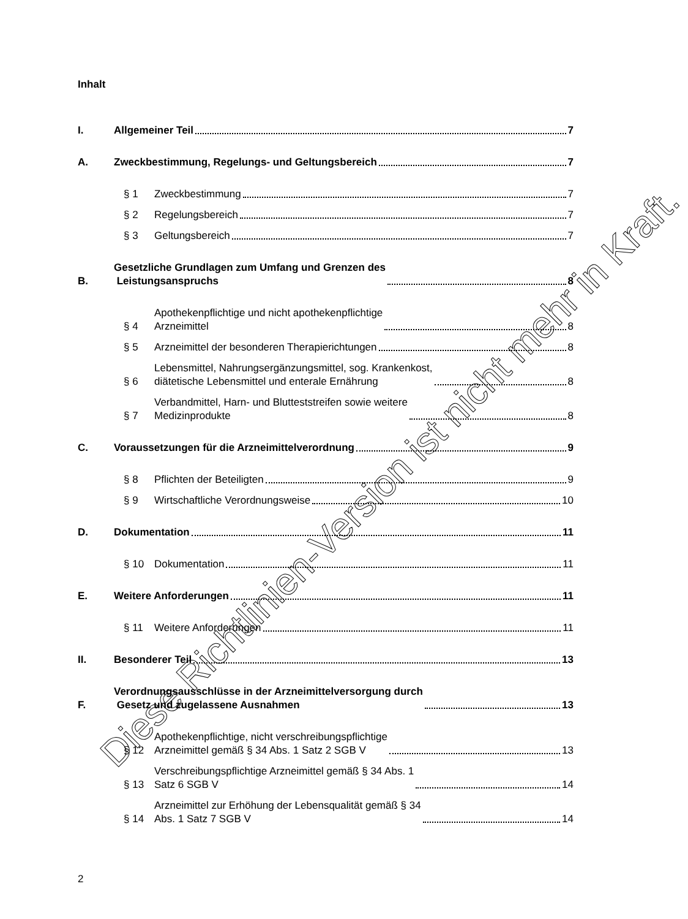Inhalt
I.
Allgemeiner Teil 7
A.
Zweckbestimmung, Regelungs- und Geltungsbereich 7
§ 1
Zweckbestimmung 7
§ 2
Regelungsbereich 7
§ 3
Geltungsbereich 7
B.
Gesetzliche Grundlagen zum Umfang und Grenzen des
Leistungsanspruchs
8
§ 4
Apothekenpflichtige und nicht apothekenpflichtige
Arzneimittel
8
§ 5
Arzneimittel der besonderen Therapierichtungen 8
§ 6
Lebensmittel, Nahrungsergänzungsmittel, sog. Krankenkost,
diätetische Lebensmittel und enterale Ernährung
8
§ 7
Verbandmittel, Harn- und Blutteststreifen sowie weitere
Medizinprodukte
8
C.
Voraussetzungen für die Arzneimittelverordnung 9
§ 8
Pflichten der Beteiligten 9
§ 9
Wirtschaftliche Verordnungsweise 10
D.
Dokumentation 11
§ 10
Dokumentation 11
E.
Weitere Anforderungen 11
§ 11
Weitere Anforderungen 11
II.
Besonderer Teil 13
F.
Verordnungsausschlüsse in der Arzneimittelversorgung durch
Gesetz und zugelassene Ausnahmen
13
§ 12
Apothekenpflichtige, nicht verschreibungspflichtige
Arzneimittel gemäß § 34 Abs. 1 Satz 2 SGB V
13
§ 13
Verschreibungspflichtige Arzneimittel gemäß § 34 Abs. 1
Satz 6 SGB V
14
§ 14
Arzneimittel zur Erhöhung der Lebensqualität gemäß § 34
Abs. 1 Satz 7 SGB V
14
2
Diese Richtlinien-Version ist nicht mehr in Kraft.